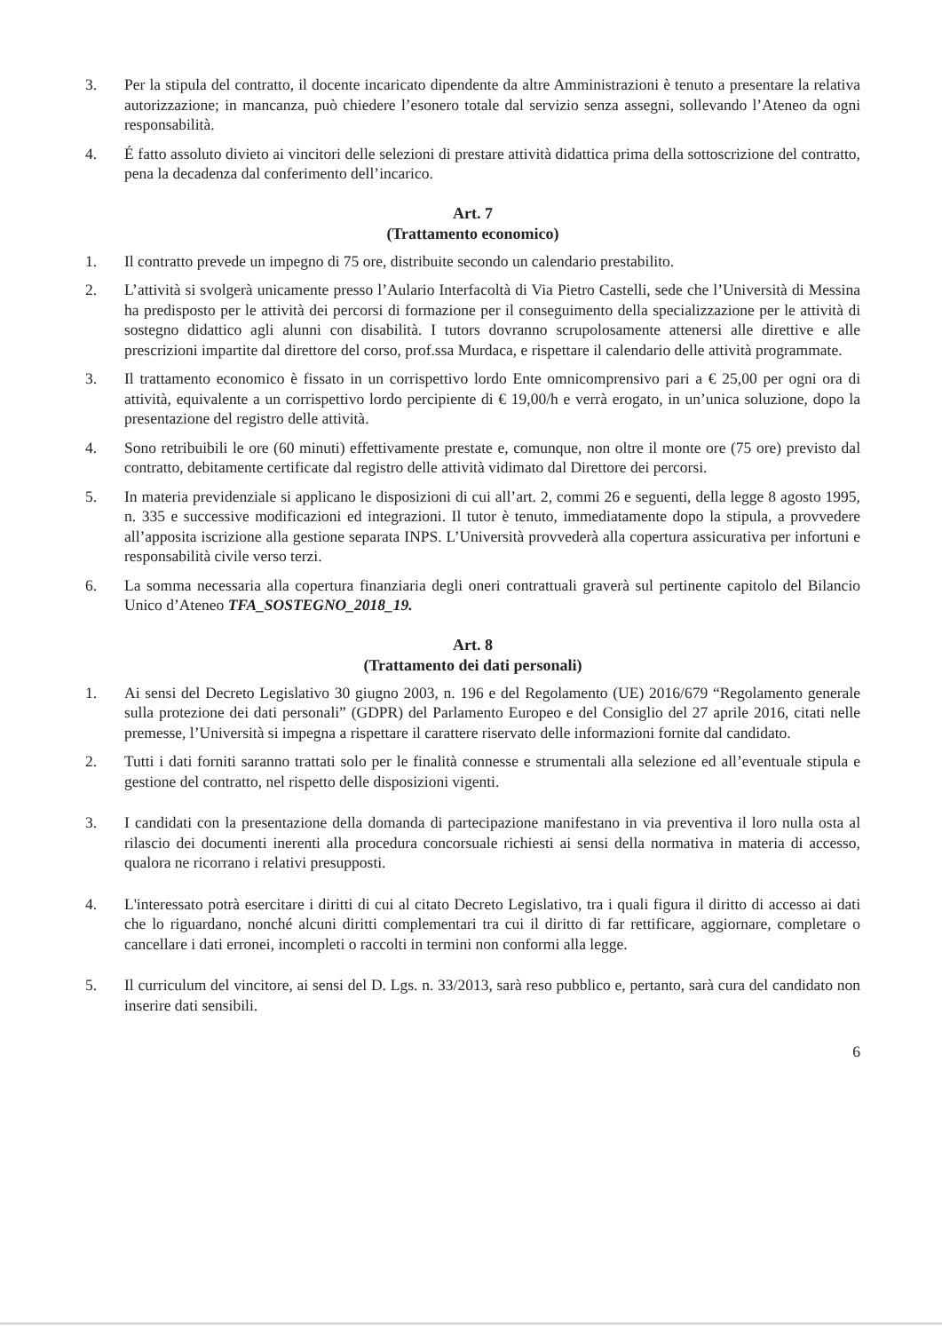3. Per la stipula del contratto, il docente incaricato dipendente da altre Amministrazioni è tenuto a presentare la relativa autorizzazione; in mancanza, può chiedere l’esonero totale dal servizio senza assegni, sollevando l’Ateneo da ogni responsabilità.
4. É fatto assoluto divieto ai vincitori delle selezioni di prestare attività didattica prima della sottoscrizione del contratto, pena la decadenza dal conferimento dell’incarico.
Art. 7
(Trattamento economico)
1. Il contratto prevede un impegno di 75 ore, distribuite secondo un calendario prestabilito.
2. L’attività si svolgerà unicamente presso l’Aulario Interfacoltà di Via Pietro Castelli, sede che l’Università di Messina ha predisposto per le attività dei percorsi di formazione per il conseguimento della specializzazione per le attività di sostegno didattico agli alunni con disabilità. I tutors dovranno scrupolosamente attenersi alle direttive e alle prescrizioni impartite dal direttore del corso, prof.ssa Murdaca, e rispettare il calendario delle attività programmate.
3. Il trattamento economico è fissato in un corrispettivo lordo Ente omnicomprensivo pari a € 25,00 per ogni ora di attività, equivalente a un corrispettivo lordo percipiente di € 19,00/h e verrà erogato, in un’unica soluzione, dopo la presentazione del registro delle attività.
4. Sono retribuibili le ore (60 minuti) effettivamente prestate e, comunque, non oltre il monte ore (75 ore) previsto dal contratto, debitamente certificate dal registro delle attività vidimato dal Direttore dei percorsi.
5. In materia previdenziale si applicano le disposizioni di cui all’art. 2, commi 26 e seguenti, della legge 8 agosto 1995, n. 335 e successive modificazioni ed integrazioni. Il tutor è tenuto, immediatamente dopo la stipula, a provvedere all’apposita iscrizione alla gestione separata INPS. L’Università provvederà alla copertura assicurativa per infortuni e responsabilità civile verso terzi.
6. La somma necessaria alla copertura finanziaria degli oneri contrattuali graverà sul pertinente capitolo del Bilancio Unico d’Ateneo TFA_SOSTEGNO_2018_19.
Art. 8
(Trattamento dei dati personali)
1. Ai sensi del Decreto Legislativo 30 giugno 2003, n. 196 e del Regolamento (UE) 2016/679 “Regolamento generale sulla protezione dei dati personali” (GDPR) del Parlamento Europeo e del Consiglio del 27 aprile 2016, citati nelle premesse, l’Università si impegna a rispettare il carattere riservato delle informazioni fornite dal candidato.
2. Tutti i dati forniti saranno trattati solo per le finalità connesse e strumentali alla selezione ed all’eventuale stipula e gestione del contratto, nel rispetto delle disposizioni vigenti.
3. I candidati con la presentazione della domanda di partecipazione manifestano in via preventiva il loro nulla osta al rilascio dei documenti inerenti alla procedura concorsuale richiesti ai sensi della normativa in materia di accesso, qualora ne ricorrano i relativi presupposti.
4. L'interessato potrà esercitare i diritti di cui al citato Decreto Legislativo, tra i quali figura il diritto di accesso ai dati che lo riguardano, nonché alcuni diritti complementari tra cui il diritto di far rettificare, aggiornare, completare o cancellare i dati erronei, incompleti o raccolti in termini non conformi alla legge.
5. Il curriculum del vincitore, ai sensi del D. Lgs. n. 33/2013, sarà reso pubblico e, pertanto, sarà cura del candidato non inserire dati sensibili.
6